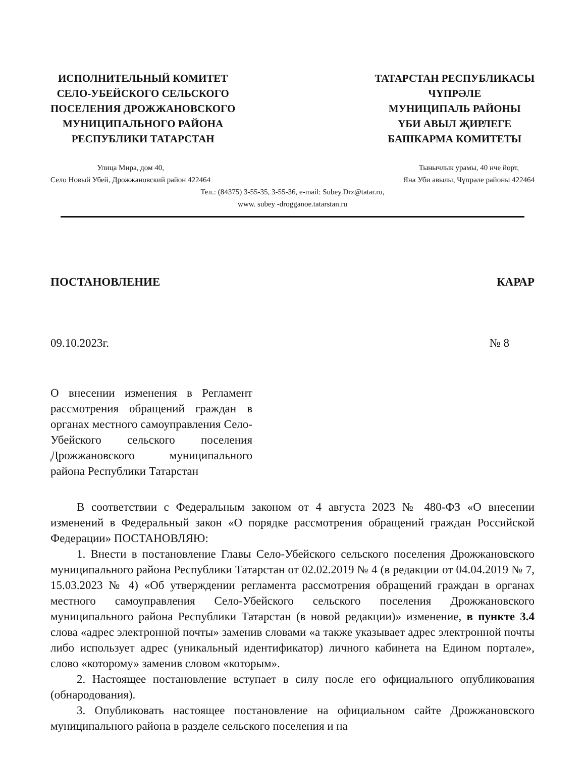ИСПОЛНИТЕЛЬНЫЙ КОМИТЕТ
СЕЛО-УБЕЙСКОГО СЕЛЬСКОГО
ПОСЕЛЕНИЯ ДРОЖЖАНОВСКОГО
МУНИЦИПАЛЬНОГО РАЙОНА
РЕСПУБЛИКИ ТАТАРСТАН
ТАТАРСТАН РЕСПУБЛИКАСЫ
ЧҮПРӘЛЕ
МУНИЦИПАЛЬ РАЙОНЫ
ҮБИ АВЫЛ ҖИРЛЕГЕ
БАШКАРМА КОМИТЕТЫ
Улица Мира, дом 40,
Село Новый Убей, Дрожжановский район 422464
Тынычлык урамы, 40 нче йорт,
Яна Уби авылы, Чүпрәле районы 422464
Тел.: (84375) 3-55-35, 3-55-36, e-mail: Subey.Drz@tatar.ru,
www. subey -drogganoe.tatarstan.ru
ПОСТАНОВЛЕНИЕ КАРАР
09.10.2023г. № 8
О внесении изменения в Регламент рассмотрения обращений граждан в органах местного самоуправления Село-Убейского сельского поселения Дрожжановского муниципального района Республики Татарстан
В соответствии с Федеральным законом от 4 августа 2023 № 480-ФЗ «О внесении изменений в Федеральный закон «О порядке рассмотрения обращений граждан Российской Федерации» ПОСТАНОВЛЯЮ:
1. Внести в постановление Главы Село-Убейского сельского поселения Дрожжановского муниципального района Республики Татарстан от 02.02.2019 № 4 (в редакции от 04.04.2019 № 7, 15.03.2023 № 4) «Об утверждении регламента рассмотрения обращений граждан в органах местного самоуправления Село-Убейского сельского поселения Дрожжановского муниципального района Республики Татарстан (в новой редакции)» изменение, в пункте 3.4 слова «адрес электронной почты» заменив словами «а также указывает адрес электронной почты либо использует адрес (уникальный идентификатор) личного кабинета на Едином портале», слово «которому» заменив словом «которым».
2. Настоящее постановление вступает в силу после его официального опубликования (обнародования).
3. Опубликовать настоящее постановление на официальном сайте Дрожжановского муниципального района в разделе сельского поселения и на